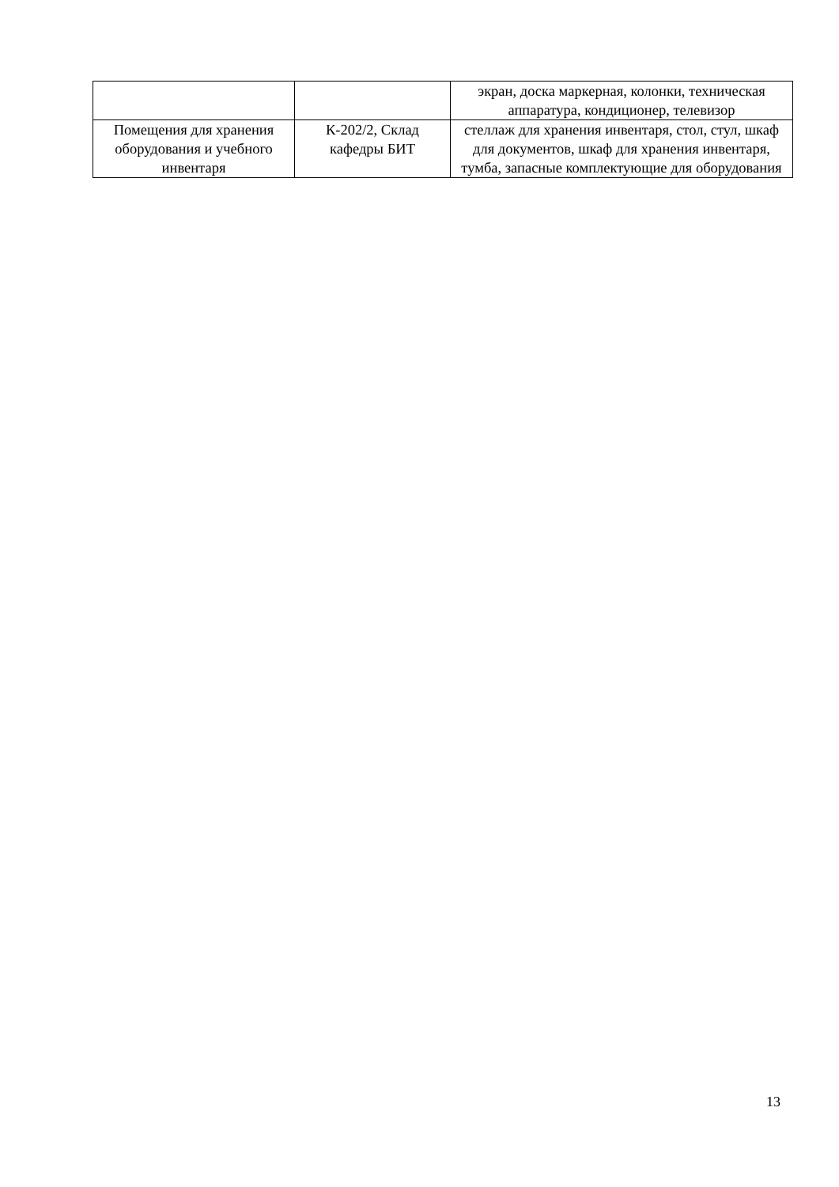| | | экран, доска маркерная, колонки, техническая аппаратура, кондиционер, телевизор |
| Помещения для хранения оборудования и учебного инвентаря | К-202/2, Склад кафедры БИТ | стеллаж для хранения инвентаря, стол, стул, шкаф для документов, шкаф для хранения инвентаря, тумба, запасные комплектующие для оборудования |
13